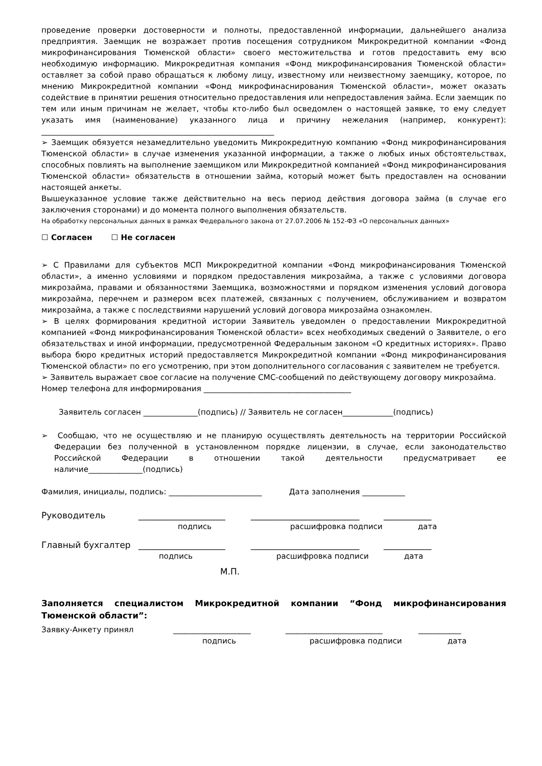проведение проверки достоверности и полноты, предоставленной информации, дальнейшего анализа предприятия. Заемщик не возражает против посещения сотрудником Микрокредитной компании «Фонд микрофинансирования Тюменской области» своего местожительства и готов предоставить ему всю необходимую информацию. Микрокредитная компания «Фонд микрофинансирования Тюменской области» оставляет за собой право обращаться к любому лицу, известному или неизвестному заемщику, которое, по мнению Микрокредитной компании «Фонд микрофинаснирования Тюменской области», может оказать содействие в принятии решения относительно предоставления или непредоставления займа. Если заемщик по тем или иным причинам не желает, чтобы кто-либо был осведомлен о настоящей заявке, то ему следует указать имя (наименование) указанного лица и причину нежелания (например, конкурент): ____________________________________________________________
➢ Заемщик обязуется незамедлительно уведомить Микрокредитную компанию «Фонд микрофинансирования Тюменской области» в случае изменения указанной информации, а также о любых иных обстоятельствах, способных повлиять на выполнение заемщиком или Микрокредитной компанией «Фонд микрофинансирования Тюменской области» обязательств в отношении займа, который может быть предоставлен на основании настоящей анкеты.
Вышеуказанное условие также действительно на весь период действия договора займа (в случае его заключения сторонами) и до момента полного выполнения обязательств.
На обработку персональных данных в рамках Федерального закона от 27.07.2006 № 152-ФЗ «О персональных данных»
☐ Согласен ☐ Не согласен
➢ С Правилами для субъектов МСП Микрокредитной компании «Фонд микрофинансирования Тюменской области», а именно условиями и порядком предоставления микрозайма, а также с условиями договора микрозайма, правами и обязанностями Заемщика, возможностями и порядком изменения условий договора микрозайма, перечнем и размером всех платежей, связанных с получением, обслуживанием и возвратом микрозайма, а также с последствиями нарушений условий договора микрозайма ознакомлен.
➢ В целях формирования кредитной истории Заявитель уведомлен о предоставлении Микрокредитной компанией «Фонд микрофинансирования Тюменской области» всех необходимых сведений о Заявителе, о его обязательствах и иной информации, предусмотренной Федеральным законом «О кредитных историях». Право выбора бюро кредитных историй предоставляется Микрокредитной компании «Фонд микрофинансирования Тюменской области» по его усмотрению, при этом дополнительного согласования с заявителем не требуется.
➢ Заявитель выражает свое согласие на получение СМС-сообщений по действующему договору микрозайма.
Номер телефона для информирования ______________________________________
Заявитель согласен ______________(подпись) // Заявитель не согласен_____________(подпись)
➢ Сообщаю, что не осуществляю и не планирую осуществлять деятельность на территории Российской Федерации без полученной в установленном порядке лицензии, в случае, если законодательство Российской Федерации в отношении такой деятельности предусматривает ее наличие______________(подпись)
Фамилия, инициалы, подпись: ________________________ Дата заполнения ___________
Руководитель ____________________ _________________________ ___________
подпись расшифровка подписи дата
Главный бухгалтер ____________________ _________________________ ___________
подпись расшифровка подписи дата
М.П.
Заполняется специалистом Микрокредитной компании “Фонд микрофинансирования Тюменской области”:
Заявку-Анкету принял ____________________ _________________________ ___________
подпись расшифровка подписи дата